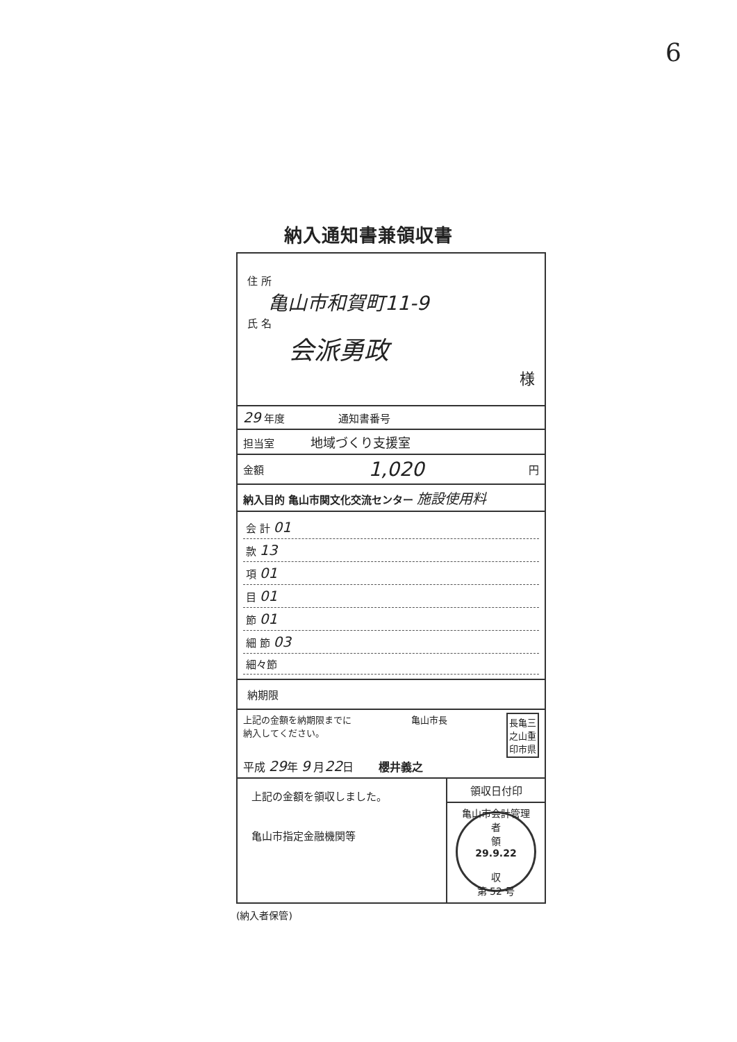6
納入通知書兼領収書
住 所
亀山市和賀町11-9
氏 名
会派勇政
様
29 年度 通知書番号
担当室 地域づくり支援室
金額 1,020 円
納入目的 亀山市関文化交流センター 施設使用料
会 計 01
款 13
項 01
目 01
節 01
細 節 03
細々節
納期限
上記の金額を納期限までに
納入してください。 亀山市長 長亀三
之山重
印市県
平成 29年 9 月22日 櫻井義之
上記の金額を領収しました。
亀山市指定金融機関等
領収日付印
亀山市会計管理者
領
29.9.22
収
第 52 号
(納入者保管)